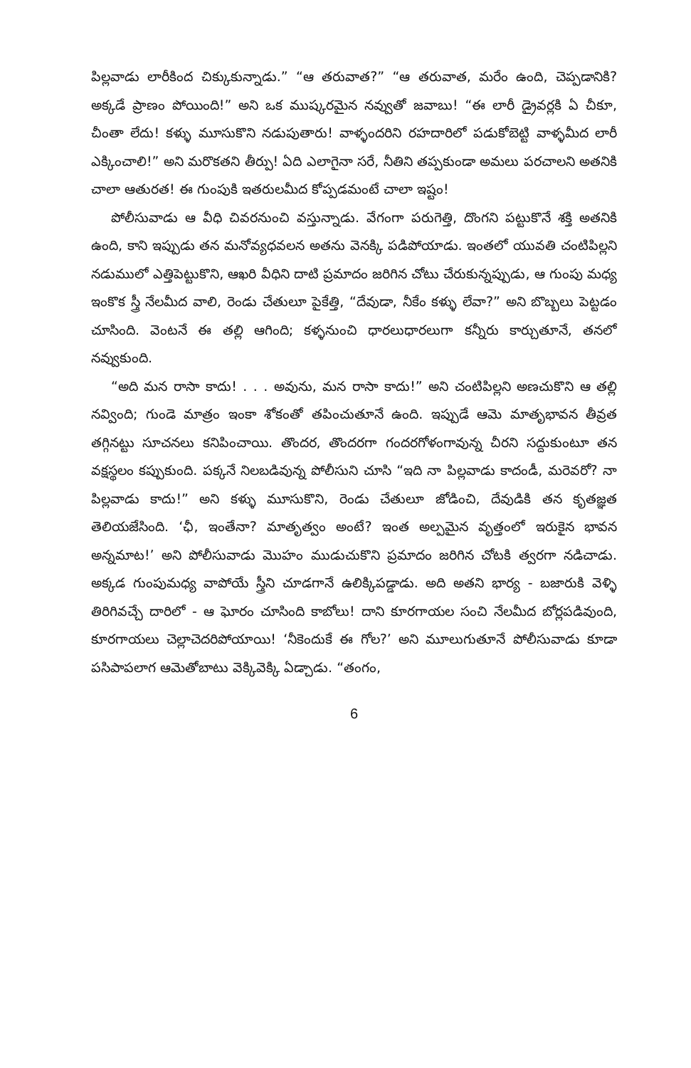పిల్లవాడు లారీకింద చిక్కుకున్నాడు.” “ఆ తరువాత?” “ఆ తరువాత, మరేం ఉంది, చెప్పడానికి? అక్కడే ప్రాణం పోయింది!” అని ఒక ముష్కరమైన నవ్వుతో జవాబు! “ఈ లారీ డ్రైవర్లకి ఏ చీకూ, చీంతా లేదు! కళ్ళు మూసుకొని నడుపుతారు! వాళ్ళందరిని రహదారిలో పడుకోబెట్టి వాళ్ళమీద లారీ ఎక్కించాలి!” అని మరొకతని తీర్పు! ఏది ఎలాగైనా సరే, నీతిని తప్పకుండా అమలు పరచాలని అతనికి చాలా ఆతురత! ఈ గుంపుకి ఇతరులమీద కోప్పడమంటే చాలా ఇష్టం!
పోలీసువాడు ఆ వీధి చివరనుంచి వస్తున్నాడు. వేగంగా పరుగెత్తి, దొంగని పట్టుకొనే శక్తి అతనికి ఉంది, కాని ఇప్పుడు తన మనోవ్యధవలన అతను వెనక్కి పడిపోయాడు. ఇంతలో యువతి చంటిపిల్లని నడుములో ఎత్తిపెట్టుకొని, ఆఖరి వీధిని దాటి ప్రమాదం జరిగిన చోటు చేరుకున్నప్పుడు, ఆ గుంపు మధ్య ఇంకొక స్త్రీ నేలమీద వాలి, రెండు చేతులూ పైకేత్తి, “దేవుడా, నీకేం కళ్ళు లేవా?” అని బొబ్బలు పెట్టడం చూసింది. వెంటనే ఈ తల్లి ఆగింది; కళ్ళనుంచి ధారలుధారలుగా కన్నీరు కార్చుతూనే, తనలో నవ్వుకుంది.
“అది మన రాసా కాదు! . . . అవును, మన రాసా కాదు!” అని చంటిపిల్లని అణచుకొని ఆ తల్లి నవ్వింది; గుండె మాత్రం ఇంకా శోకంతో తపించుతూనే ఉంది. ఇప్పుడే ఆమె మాతృభావన తీవ్రత తగ్గినట్టు సూచనలు కనిపించాయి. తొందర, తొందరగా గందరగోళంగావున్న చీరని సద్దుకుంటూ తన వక్షస్థలం కప్పుకుంది. పక్కనే నిలబడివున్న పోలీసుని చూసి “ఇది నా పిల్లవాడు కాదండీ, మరెవరో? నా పిల్లవాడు కాదు!” అని కళ్ళు మూసుకొని, రెండు చేతులూ జోడించి, దేవుడికి తన కృతజ్ఞత తెలియజేసింది. ‘ఛీ, ఇంతేనా? మాతృత్వం అంటే? ఇంత అల్పమైన వృత్తంలో ఇరుకైన భావన అన్నమాట!’ అని పోలీసువాడు మొహం ముడుచుకొని ప్రమాదం జరిగిన చోటకి త్వరగా నడిచాడు. అక్కడ గుంపుమధ్య వాపోయే స్త్రీని చూడగానే ఉలిక్కిపడ్డాడు. అది అతని భార్య - బజారుకి వెళ్ళి తిరిగివచ్చే దారిలో - ఆ ఘోరం చూసింది కాబోలు! దాని కూరగాయల సంచి నేలమీద బోర్లపడివుంది, కూరగాయలు చెల్లాచెదరిపోయాయి! ‘నీకెందుకే ఈ గోల?’ అని మూలుగుతూనే పోలీసువాడు కూడా పసిపాపలాగ ఆమెతోబాటు వెక్కివెక్కి ఏడ్చాడు. “తంగం,
6